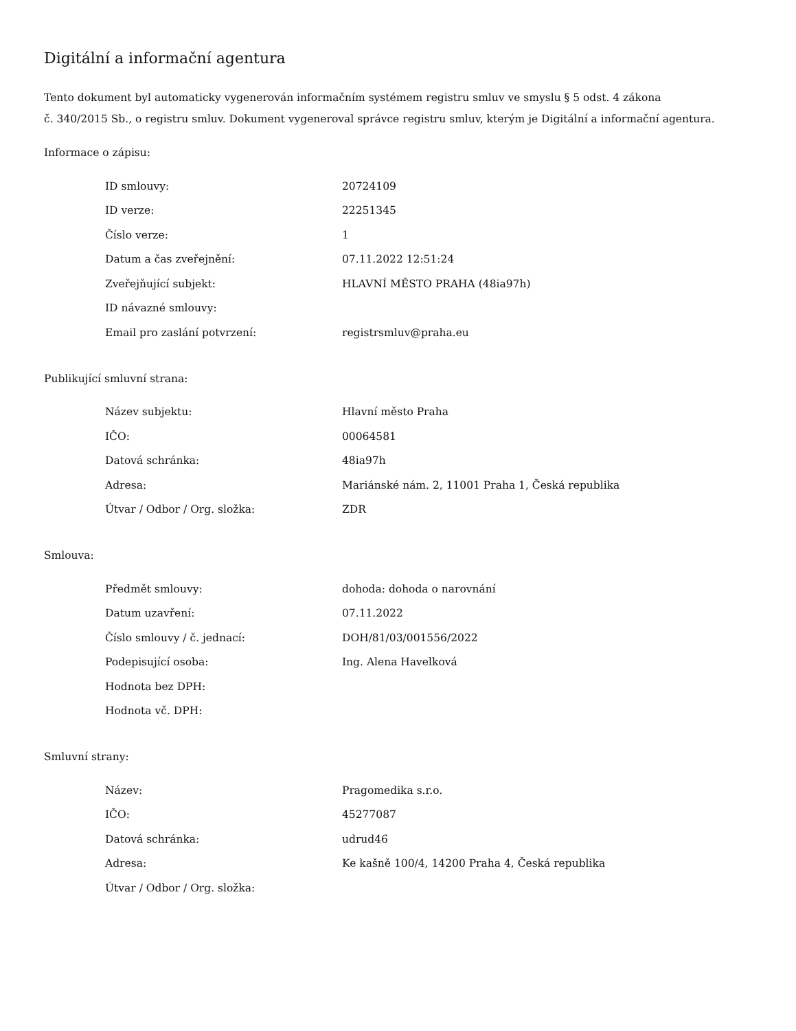Digitální a informační agentura
Tento dokument byl automaticky vygenerován informačním systémem registru smluv ve smyslu § 5 odst. 4 zákona
č. 340/2015 Sb., o registru smluv. Dokument vygeneroval správce registru smluv, kterým je Digitální a informační agentura.
Informace o zápisu:
| ID smlouvy: | 20724109 |
| ID verze: | 22251345 |
| Číslo verze: | 1 |
| Datum a čas zveřejnění: | 07.11.2022 12:51:24 |
| Zveřejňující subjekt: | HLAVNÍ MĚSTO PRAHA (48ia97h) |
| ID návazné smlouvy: | |
| Email pro zaslání potvrzení: | registrsmluv@praha.eu |
Publikující smluvní strana:
| Název subjektu: | Hlavní město Praha |
| IČO: | 00064581 |
| Datová schránka: | 48ia97h |
| Adresa: | Mariánské nám. 2, 11001 Praha 1, Česká republika |
| Útvar / Odbor / Org. složka: | ZDR |
Smlouva:
| Předmět smlouvy: | dohoda: dohoda o narovnání |
| Datum uzavření: | 07.11.2022 |
| Číslo smlouvy / č. jednací: | DOH/81/03/001556/2022 |
| Podepisující osoba: | Ing. Alena Havelková |
| Hodnota bez DPH: | |
| Hodnota vč. DPH: | |
Smluvní strany:
| Název: | Pragomedika s.r.o. |
| IČO: | 45277087 |
| Datová schránka: | udrud46 |
| Adresa: | Ke kašně 100/4, 14200 Praha 4, Česká republika |
| Útvar / Odbor / Org. složka: | |